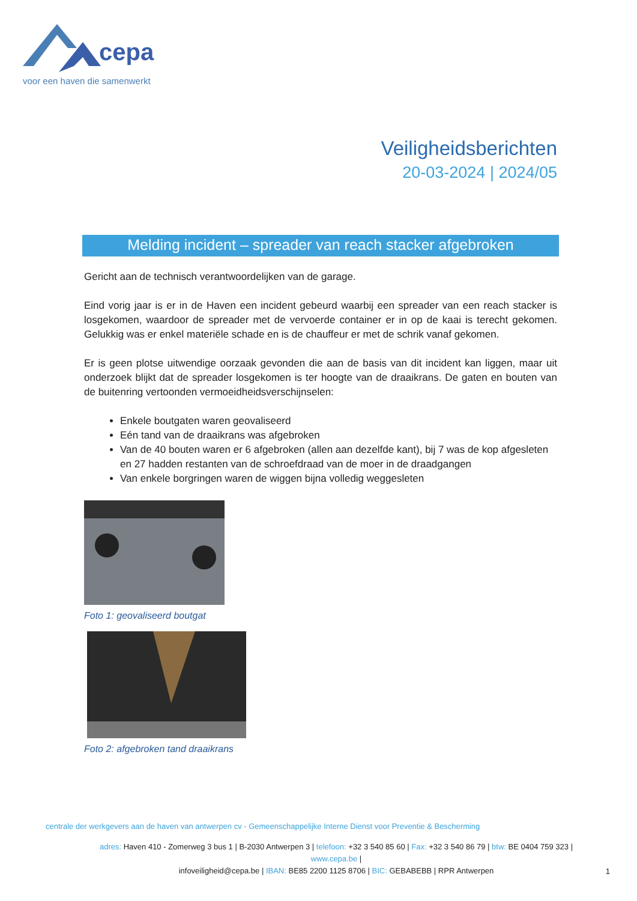cepa
voor een haven die samenwerkt
Veiligheidsberichten
20-03-2024 | 2024/05
Melding incident – spreader van reach stacker afgebroken
Gericht aan de technisch verantwoordelijken van de garage.
Eind vorig jaar is er in de Haven een incident gebeurd waarbij een spreader van een reach stacker is losgekomen, waardoor de spreader met de vervoerde container er in op de kaai is terecht gekomen. Gelukkig was er enkel materiële schade en is de chauffeur er met de schrik vanaf gekomen.
Er is geen plotse uitwendige oorzaak gevonden die aan de basis van dit incident kan liggen, maar uit onderzoek blijkt dat de spreader losgekomen is ter hoogte van de draaikrans. De gaten en bouten van de buitenring vertoonden vermoeidheidsverschijnselen:
Enkele boutgaten waren geovaliseerd
Eén tand van de draaikrans was afgebroken
Van de 40 bouten waren er 6 afgebroken (allen aan dezelfde kant), bij 7 was de kop afgesleten en 27 hadden restanten van de schroefdraad van de moer in de draadgangen
Van enkele borgringen waren de wiggen bijna volledig weggesleten
Foto 1: geovaliseerd boutgat
Foto 2: afgebroken tand draaikrans
centrale der werkgevers aan de haven van antwerpen cv - Gemeenschappelijke Interne Dienst voor Preventie & Bescherming
adres: Haven 410 - Zomerweg 3 bus 1 | B-2030 Antwerpen 3 | telefoon: +32 3 540 85 60 | Fax: +32 3 540 86 79 | btw: BE 0404 759 323 | www.cepa.be |
infoveiligheid@cepa.be | IBAN: BE85 2200 1125 8706 | BIC: GEBABEBB | RPR Antwerpen
1